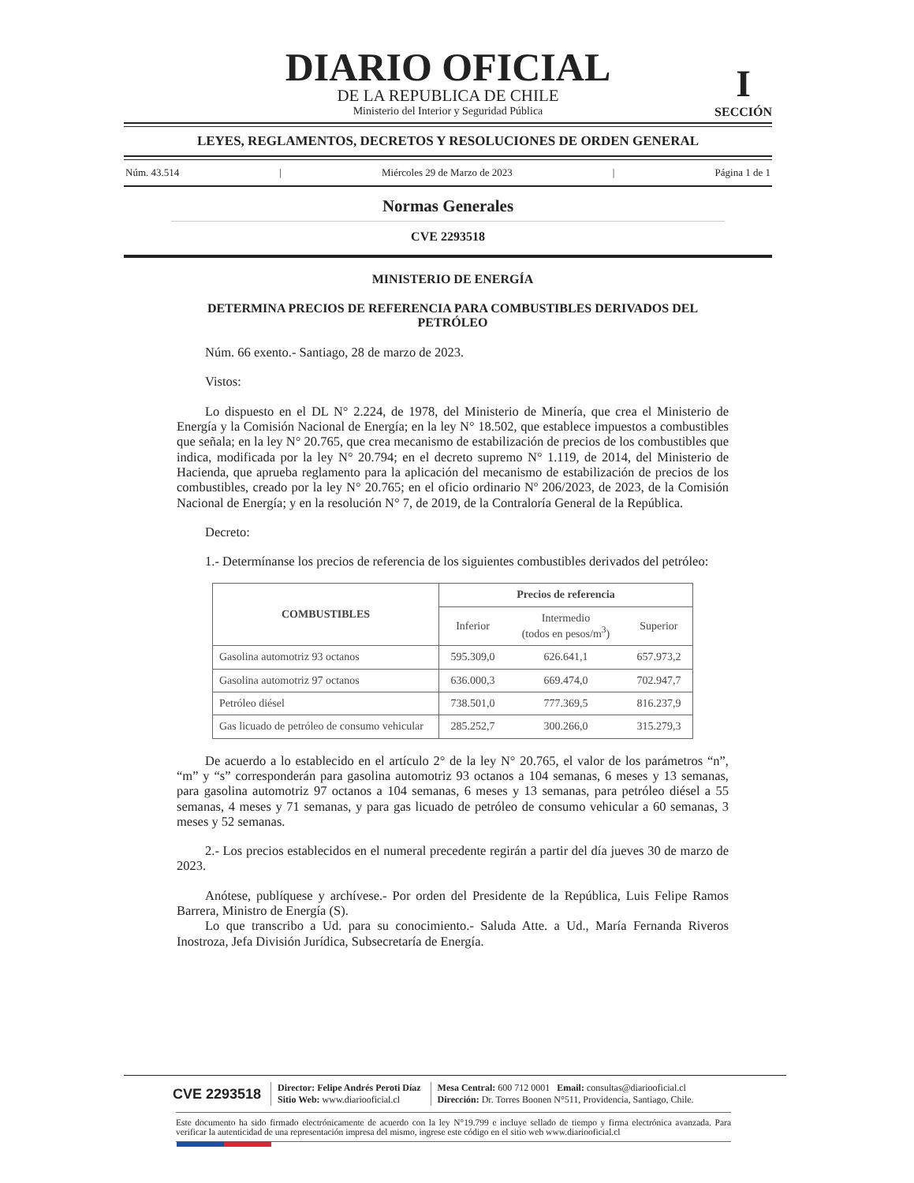I
SECCIÓN
DIARIO OFICIAL
DE LA REPUBLICA DE CHILE
Ministerio del Interior y Seguridad Pública
LEYES, REGLAMENTOS, DECRETOS Y RESOLUCIONES DE ORDEN GENERAL
Núm. 43.514 | Miércoles 29 de Marzo de 2023 | Página 1 de 1
Normas Generales
CVE 2293518
MINISTERIO DE ENERGÍA
DETERMINA PRECIOS DE REFERENCIA PARA COMBUSTIBLES DERIVADOS DEL PETRÓLEO
Núm. 66 exento.- Santiago, 28 de marzo de 2023.
Vistos:
Lo dispuesto en el DL N° 2.224, de 1978, del Ministerio de Minería, que crea el Ministerio de Energía y la Comisión Nacional de Energía; en la ley N° 18.502, que establece impuestos a combustibles que señala; en la ley N° 20.765, que crea mecanismo de estabilización de precios de los combustibles que indica, modificada por la ley N° 20.794; en el decreto supremo N° 1.119, de 2014, del Ministerio de Hacienda, que aprueba reglamento para la aplicación del mecanismo de estabilización de precios de los combustibles, creado por la ley N° 20.765; en el oficio ordinario Nº 206/2023, de 2023, de la Comisión Nacional de Energía; y en la resolución N° 7, de 2019, de la Contraloría General de la República.
Decreto:
1.- Determínanse los precios de referencia de los siguientes combustibles derivados del petróleo:
| COMBUSTIBLES | Precios de referencia | | |
| --- | --- | --- | --- |
| | Inferior | Intermedio (todos en pesos/m<sup>3</sup>) | Superior |
| Gasolina automotriz 93 octanos | 595.309,0 | 626.641,1 | 657.973,2 |
| Gasolina automotriz 97 octanos | 636.000,3 | 669.474,0 | 702.947,7 |
| Petróleo diésel | 738.501,0 | 777.369,5 | 816.237,9 |
| Gas licuado de petróleo de consumo vehicular | 285.252,7 | 300.266,0 | 315.279,3 |
De acuerdo a lo establecido en el artículo 2° de la ley N° 20.765, el valor de los parámetros “n”, “m” y “s” corresponderán para gasolina automotriz 93 octanos a 104 semanas, 6 meses y 13 semanas, para gasolina automotriz 97 octanos a 104 semanas, 6 meses y 13 semanas, para petróleo diésel a 55 semanas, 4 meses y 71 semanas, y para gas licuado de petróleo de consumo vehicular a 60 semanas, 3 meses y 52 semanas.
2.- Los precios establecidos en el numeral precedente regirán a partir del día jueves 30 de marzo de 2023.
Anótese, publíquese y archívese.- Por orden del Presidente de la República, Luis Felipe Ramos Barrera, Ministro de Energía (S).
Lo que transcribo a Ud. para su conocimiento.- Saluda Atte. a Ud., María Fernanda Riveros Inostroza, Jefa División Jurídica, Subsecretaría de Energía.
CVE 2293518
Director: Felipe Andrés Peroti Díaz
Sitio Web: www.diariooficial.cl
Mesa Central: 600 712 0001 Email: consultas@diariooficial.cl
Dirección: Dr. Torres Boonen N°511, Providencia, Santiago, Chile.
Este documento ha sido firmado electrónicamente de acuerdo con la ley N°19.799 e incluye sellado de tiempo y firma electrónica avanzada. Para verificar la autenticidad de una representación impresa del mismo, ingrese este código en el sitio web www.diariooficial.cl